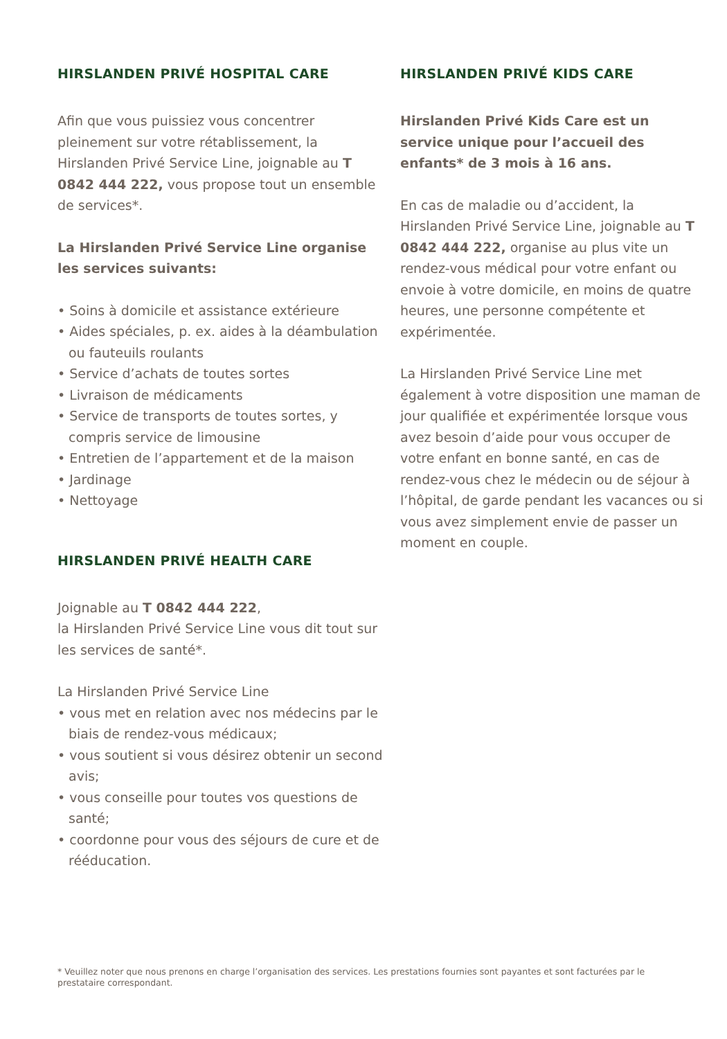HIRSLANDEN PRIVÉ HOSPITAL CARE
Afin que vous puissiez vous concentrer pleinement sur votre rétablissement, la Hirslanden Privé Service Line, joignable au T 0842 444 222, vous propose tout un ensemble de services*.
La Hirslanden Privé Service Line orga­nise les services suivants:
• Soins à domicile et assistance extérieure
• Aides spéciales, p. ex. aides à la déambulation ou fauteuils roulants
• Service d’achats de toutes sortes
• Livraison de médicaments
• Service de transports de toutes sortes, y compris service de limousine
• Entretien de l’appartement et de la maison
• Jardinage
• Nettoyage
HIRSLANDEN PRIVÉ HEALTH CARE
Joignable au T 0842 444 222,
la Hirslanden Privé Service Line vous dit tout sur les services de santé*.
La Hirslanden Privé Service Line
• vous met en relation avec nos médecins par le biais de rendez-vous médicaux;
• vous soutient si vous désirez obtenir un second avis;
• vous conseille pour toutes vos ques­tions de santé;
• coordonne pour vous des séjours de cure et de rééducation.
HIRSLANDEN PRIVÉ KIDS CARE
Hirslanden Privé Kids Care est un service unique pour l’accueil des enfants* de 3 mois à 16 ans.
En cas de maladie ou d’accident, la Hirslanden Privé Service Line, joignable au T 0842 444 222, organise au plus vite un rendez-vous médical pour votre enfant ou envoie à votre domicile, en moins de quatre heures, une personne compétente et expérimentée.
La Hirslanden Privé Service Line met également à votre disposition une maman de jour qualifiée et expérimentée lorsque vous avez besoin d’aide pour vous occuper de votre enfant en bonne santé, en cas de rendez-vous chez le médecin ou de séjour à l’hôpital, de garde pendant les vacances ou si vous avez simplement envie de passer un moment en couple.
* Veuillez noter que nous prenons en charge l’organisation des services. Les prestations fournies sont payantes et sont facturées par le prestataire correspondant.